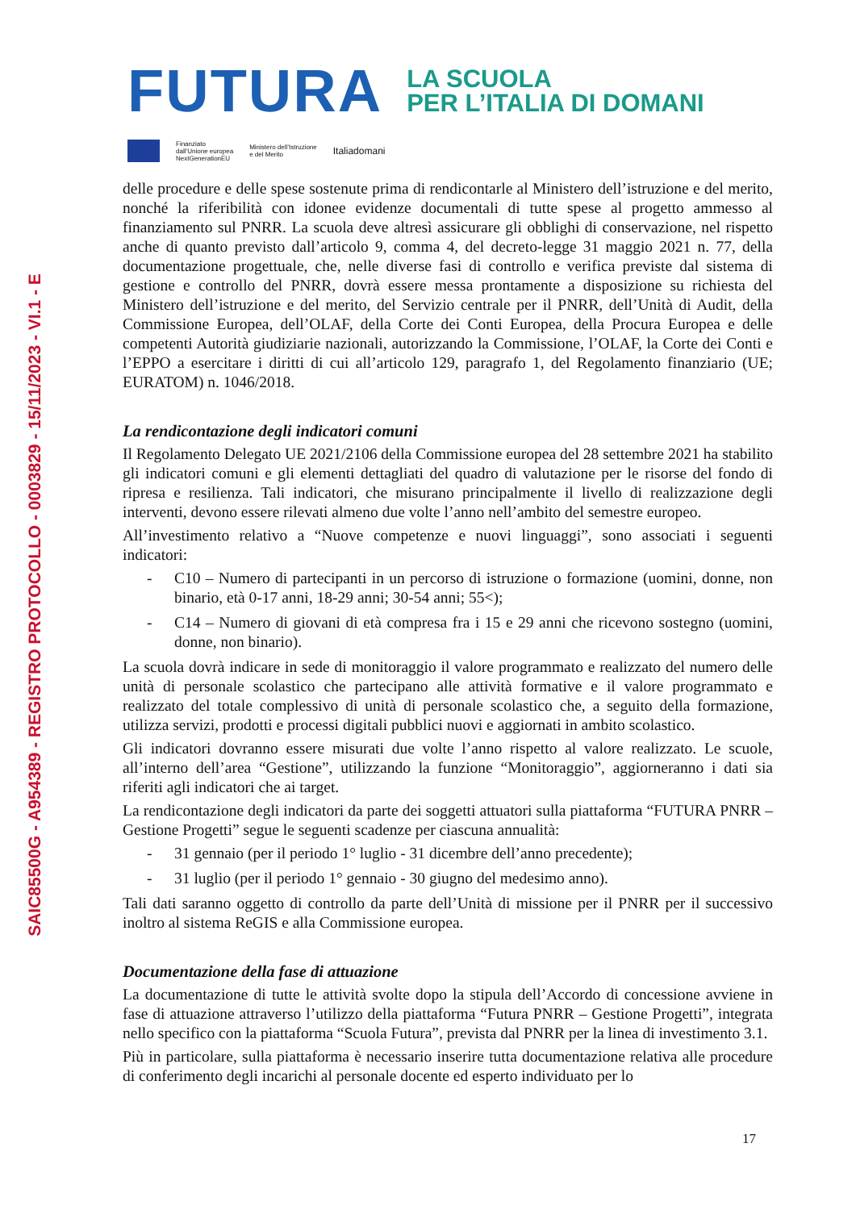SAIC85500G - A954389 - REGISTRO PROTOCOLLO - 0003829 - 15/11/2023 - VI.1 - E
FUTURA
LA SCUOLA
PER L’ITALIA DI DOMANI
Finanziato
dall’Unione europea
NextGenerationEU
Ministero dell’Istruzione
e del Merito
Italiadomani
delle procedure e delle spese sostenute prima di rendicontarle al Ministero dell’istruzione e del merito, nonché la riferibilità con idonee evidenze documentali di tutte spese al progetto ammesso al finanziamento sul PNRR. La scuola deve altresì assicurare gli obblighi di conservazione, nel rispetto anche di quanto previsto dall’articolo 9, comma 4, del decreto-legge 31 maggio 2021 n. 77, della documentazione progettuale, che, nelle diverse fasi di controllo e verifica previste dal sistema di gestione e controllo del PNRR, dovrà essere messa prontamente a disposizione su richiesta del Ministero dell’istruzione e del merito, del Servizio centrale per il PNRR, dell’Unità di Audit, della Commissione Europea, dell’OLAF, della Corte dei Conti Europea, della Procura Europea e delle competenti Autorità giudiziarie nazionali, autorizzando la Commissione, l’OLAF, la Corte dei Conti e l’EPPO a esercitare i diritti di cui all’articolo 129, paragrafo 1, del Regolamento finanziario (UE; EURATOM) n. 1046/2018.
La rendicontazione degli indicatori comuni
Il Regolamento Delegato UE 2021/2106 della Commissione europea del 28 settembre 2021 ha stabilito gli indicatori comuni e gli elementi dettagliati del quadro di valutazione per le risorse del fondo di ripresa e resilienza. Tali indicatori, che misurano principalmente il livello di realizzazione degli interventi, devono essere rilevati almeno due volte l’anno nell’ambito del semestre europeo.
All’investimento relativo a “Nuove competenze e nuovi linguaggi”, sono associati i seguenti indicatori:
- C10 – Numero di partecipanti in un percorso di istruzione o formazione (uomini, donne, non binario, età 0-17 anni, 18-29 anni; 30-54 anni; 55<);
- C14 – Numero di giovani di età compresa fra i 15 e 29 anni che ricevono sostegno (uomini, donne, non binario).
La scuola dovrà indicare in sede di monitoraggio il valore programmato e realizzato del numero delle unità di personale scolastico che partecipano alle attività formative e il valore programmato e realizzato del totale complessivo di unità di personale scolastico che, a seguito della formazione, utilizza servizi, prodotti e processi digitali pubblici nuovi e aggiornati in ambito scolastico.
Gli indicatori dovranno essere misurati due volte l’anno rispetto al valore realizzato. Le scuole, all’interno dell’area “Gestione”, utilizzando la funzione “Monitoraggio”, aggiorneranno i dati sia riferiti agli indicatori che ai target.
La rendicontazione degli indicatori da parte dei soggetti attuatori sulla piattaforma “FUTURA PNRR – Gestione Progetti” segue le seguenti scadenze per ciascuna annualità:
- 31 gennaio (per il periodo 1° luglio - 31 dicembre dell’anno precedente);
- 31 luglio (per il periodo 1° gennaio - 30 giugno del medesimo anno).
Tali dati saranno oggetto di controllo da parte dell’Unità di missione per il PNRR per il successivo inoltro al sistema ReGIS e alla Commissione europea.
Documentazione della fase di attuazione
La documentazione di tutte le attività svolte dopo la stipula dell’Accordo di concessione avviene in fase di attuazione attraverso l’utilizzo della piattaforma “Futura PNRR – Gestione Progetti”, integrata nello specifico con la piattaforma “Scuola Futura”, prevista dal PNRR per la linea di investimento 3.1.
Più in particolare, sulla piattaforma è necessario inserire tutta documentazione relativa alle procedure di conferimento degli incarichi al personale docente ed esperto individuato per lo
17